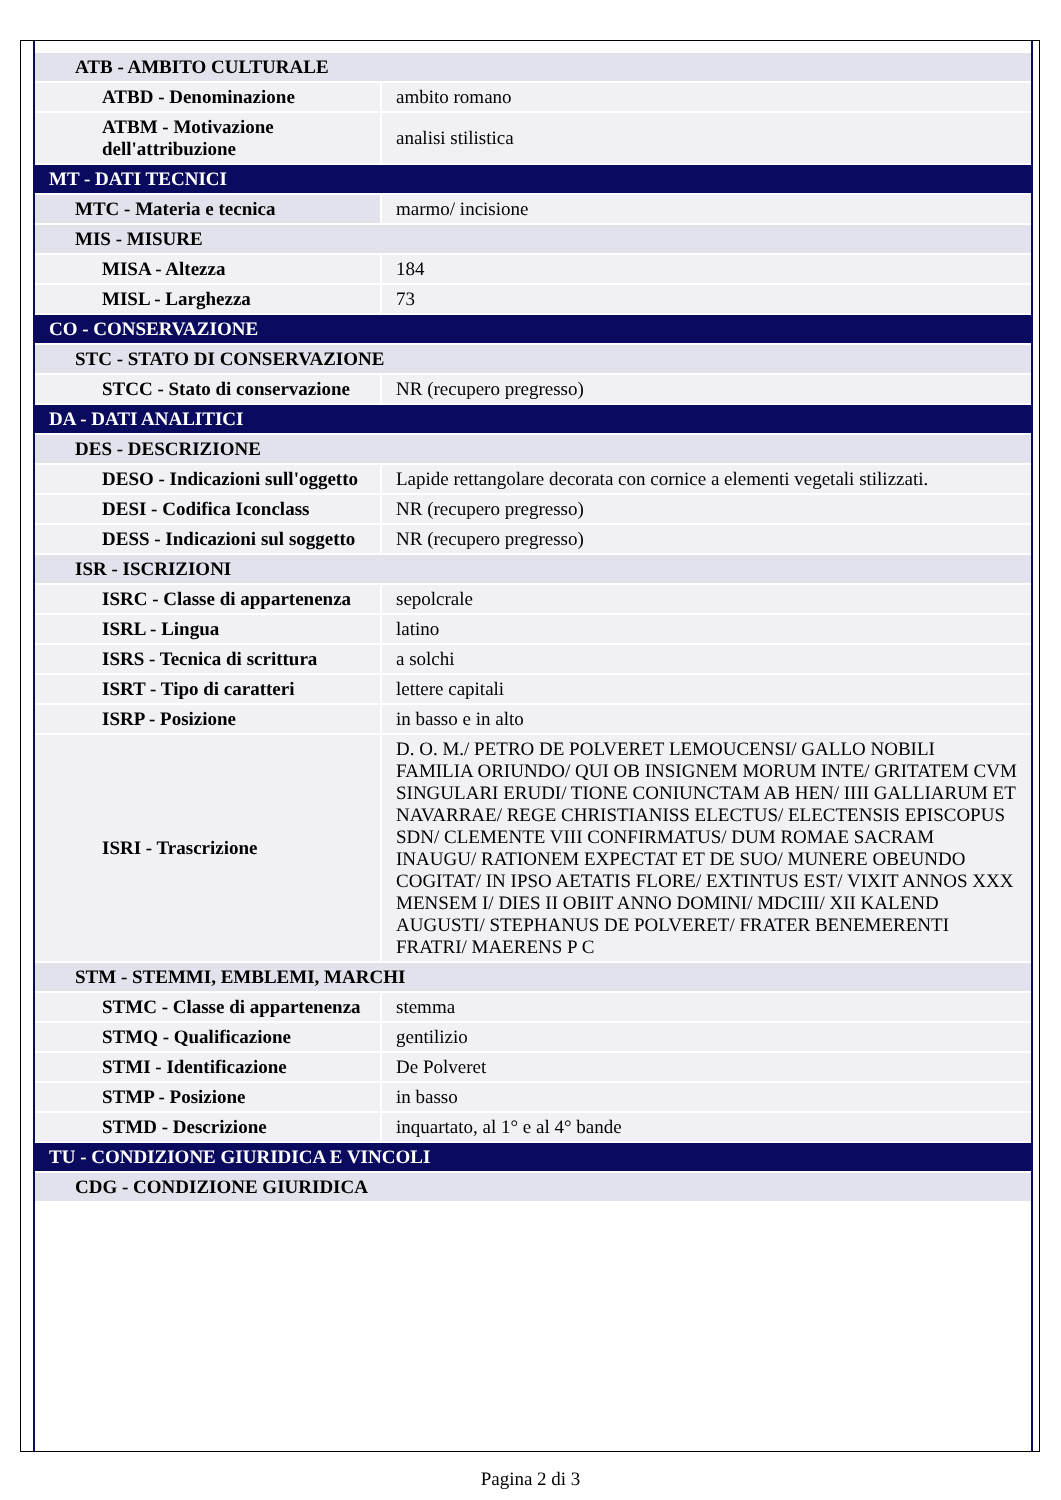| ATB - AMBITO CULTURALE | |
| ATBD - Denominazione | ambito romano |
| ATBM - Motivazione dell'attribuzione | analisi stilistica |
| MT - DATI TECNICI | |
| MTC - Materia e tecnica | marmo/ incisione |
| MIS - MISURE | |
| MISA - Altezza | 184 |
| MISL - Larghezza | 73 |
| CO - CONSERVAZIONE | |
| STC - STATO DI CONSERVAZIONE | |
| STCC - Stato di conservazione | NR (recupero pregresso) |
| DA - DATI ANALITICI | |
| DES - DESCRIZIONE | |
| DESO - Indicazioni sull'oggetto | Lapide rettangolare decorata con cornice a elementi vegetali stilizzati. |
| DESI - Codifica Iconclass | NR (recupero pregresso) |
| DESS - Indicazioni sul soggetto | NR (recupero pregresso) |
| ISR - ISCRIZIONI | |
| ISRC - Classe di appartenenza | sepolcrale |
| ISRL - Lingua | latino |
| ISRS - Tecnica di scrittura | a solchi |
| ISRT - Tipo di caratteri | lettere capitali |
| ISRP - Posizione | in basso e in alto |
| ISRI - Trascrizione | D. O. M./ PETRO DE POLVERET LEMOUCENSI/ GALLO NOBILI FAMILIA ORIUNDO/ QUI OB INSIGNEM MORUM INTE/ GRITATEM CVM SINGULARI ERUDI/ TIONE CONIUNCTAM AB HEN/ IIII GALLIARUM ET NAVARRAE/ REGE CHRISTIANISS ELECTUS/ ELECTENSIS EPISCOPUS SDN/ CLEMENTE VIII CONFIRMATUS/ DUM ROMAE SACRAM INAUGU/ RATIONEM EXPECTAT ET DE SUO/ MUNERE OBEUNDO COGITAT/ IN IPSO AETATIS FLORE/ EXTINTUS EST/ VIXIT ANNOS XXX MENSEM I/ DIES II OBIIT ANNO DOMINI/ MDCIII/ XII KALEND AUGUSTI/ STEPHANUS DE POLVERET/ FRATER BENEMERENTI FRATRI/ MAERENS P C |
| STM - STEMMI, EMBLEMI, MARCHI | |
| STMC - Classe di appartenenza | stemma |
| STMQ - Qualificazione | gentilizio |
| STMI - Identificazione | De Polveret |
| STMP - Posizione | in basso |
| STMD - Descrizione | inquartato, al 1° e al 4° bande |
| TU - CONDIZIONE GIURIDICA E VINCOLI | |
| CDG - CONDIZIONE GIURIDICA | |
Pagina 2 di 3